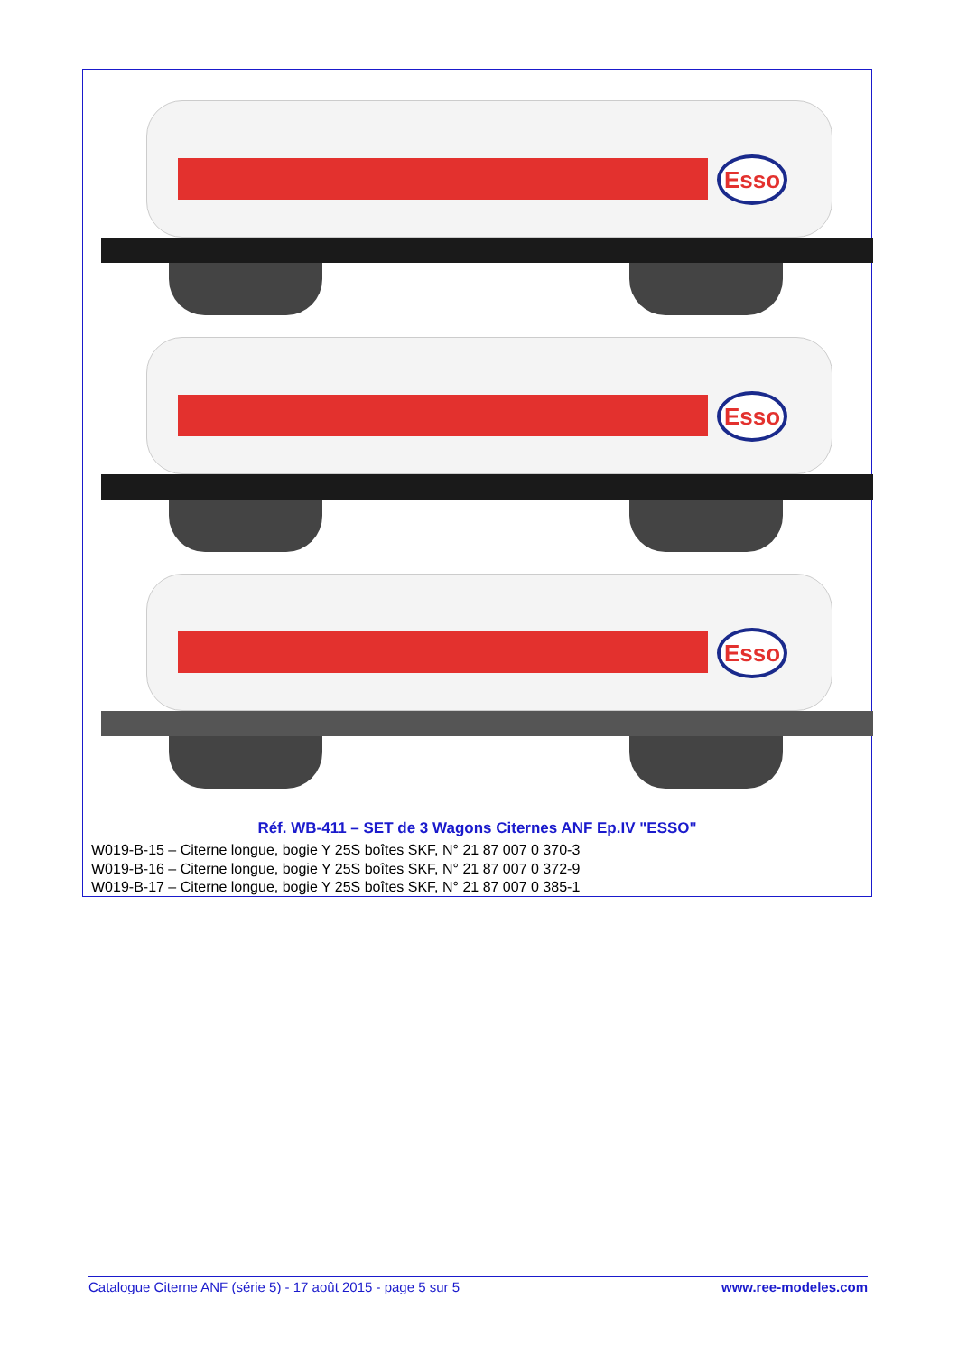Esso
Esso
Esso
Réf. WB-411 – SET de 3 Wagons Citernes ANF Ep.IV "ESSO"
W019-B-15 – Citerne longue, bogie Y 25S boîtes SKF, N° 21 87 007 0 370-3
W019-B-16 – Citerne longue, bogie Y 25S boîtes SKF, N° 21 87 007 0 372-9
W019-B-17 – Citerne longue, bogie Y 25S boîtes SKF, N° 21 87 007 0 385-1
Catalogue Citerne ANF (série 5) - 17 août 2015 - page 5 sur 5 www.ree-modeles.com